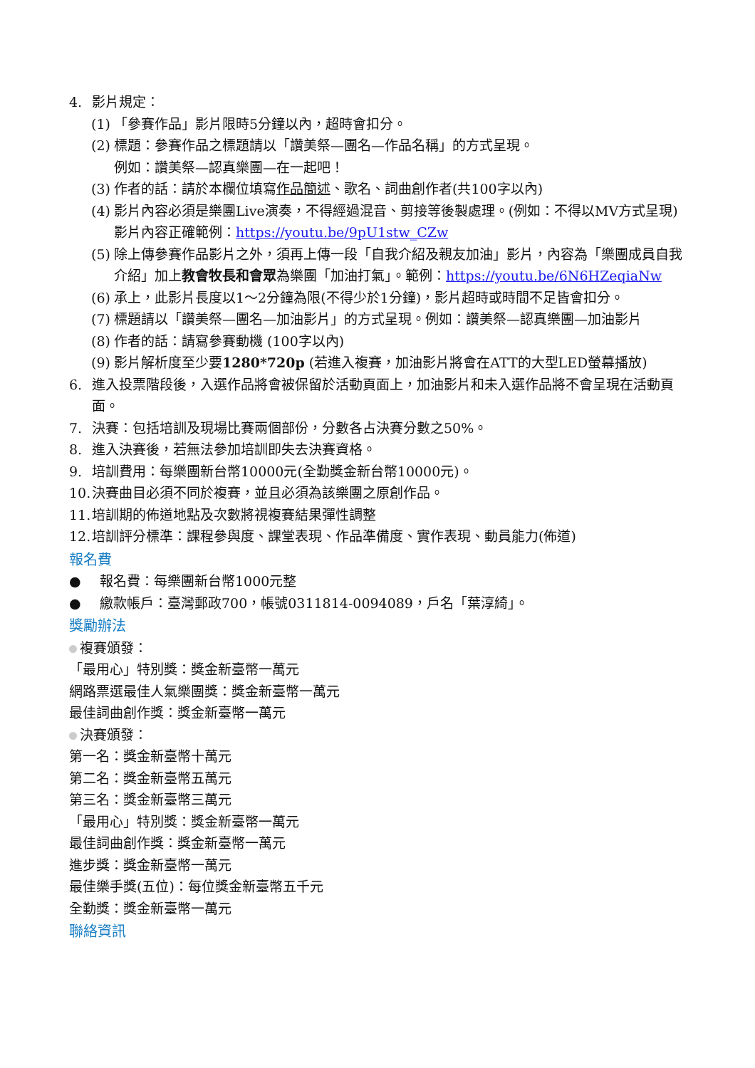4. 影片規定：
(1) 「參賽作品」影片限時5分鐘以內，超時會扣分。
(2) 標題：參賽作品之標題請以「讚美祭—團名—作品名稱」的方式呈現。
例如：讚美祭—認真樂團—在一起吧！
(3) 作者的話：請於本欄位填寫作品簡述、歌名、詞曲創作者(共100字以內)
(4) 影片內容必須是樂團Live演奏，不得經過混音、剪接等後製處理。(例如：不得以MV方式呈現) 影片內容正確範例：https://youtu.be/9pU1stw_CZw
(5) 除上傳參賽作品影片之外，須再上傳一段「自我介紹及親友加油」影片，內容為「樂團成員自我介紹」加上教會牧長和會眾為樂團「加油打氣」。範例：https://youtu.be/6N6HZeqiaNw
(6) 承上，此影片長度以1～2分鐘為限(不得少於1分鐘)，影片超時或時間不足皆會扣分。
(7) 標題請以「讚美祭—團名—加油影片」的方式呈現。例如：讚美祭—認真樂團—加油影片
(8) 作者的話：請寫參賽動機 (100字以內)
(9) 影片解析度至少要1280*720p (若進入複賽，加油影片將會在ATT的大型LED螢幕播放)
6. 進入投票階段後，入選作品將會被保留於活動頁面上，加油影片和未入選作品將不會呈現在活動頁面。
7. 決賽：包括培訓及現場比賽兩個部份，分數各占決賽分數之50%。
8. 進入決賽後，若無法參加培訓即失去決賽資格。
9. 培訓費用：每樂團新台幣10000元(全勤獎金新台幣10000元)。
10. 決賽曲目必須不同於複賽，並且必須為該樂團之原創作品。
11. 培訓期的佈道地點及次數將視複賽結果彈性調整
12. 培訓評分標準：課程參與度、課堂表現、作品準備度、實作表現、動員能力(佈道)
報名費
● 報名費：每樂團新台幣1000元整
● 繳款帳戶：臺灣郵政700，帳號0311814-0094089，戶名「葉淳綺」。
獎勵辦法
複賽頒發：
「最用心」特別獎：獎金新臺幣一萬元
網路票選最佳人氣樂團獎：獎金新臺幣一萬元
最佳詞曲創作獎：獎金新臺幣一萬元
決賽頒發：
第一名：獎金新臺幣十萬元
第二名：獎金新臺幣五萬元
第三名：獎金新臺幣三萬元
「最用心」特別獎：獎金新臺幣一萬元
最佳詞曲創作獎：獎金新臺幣一萬元
進步獎：獎金新臺幣一萬元
最佳樂手獎(五位)：每位獎金新臺幣五千元
全勤獎：獎金新臺幣一萬元
聯絡資訊